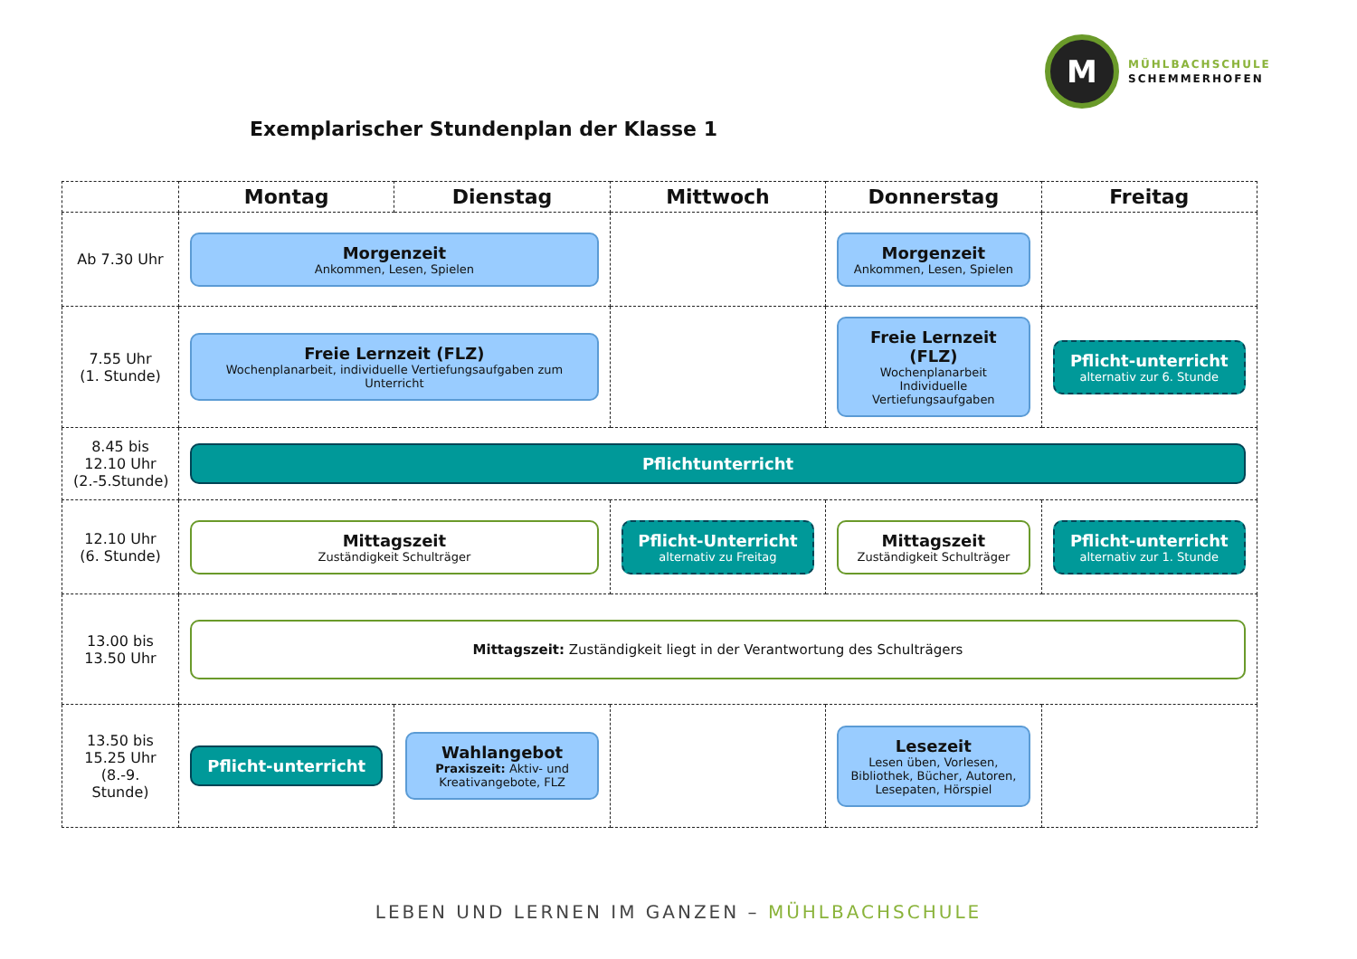M
MÜHLBACHSCHULE
SCHEMMERHOFEN
Exemplarischer Stundenplan der Klasse 1
| | Montag | Dienstag | Mittwoch | Donnerstag | Freitag |
| --- | --- | --- | --- | --- | --- |
| Ab 7.30 Uhr | Morgenzeit Ankommen, Lesen, Spielen | | | Morgenzeit Ankommen, Lesen, Spielen | |
| 7.55 Uhr (1. Stunde) | Freie Lernzeit (FLZ) Wochenplanarbeit, individuelle Vertiefungsaufgaben zum Unterricht | | | Freie Lernzeit (FLZ) Wochenplanarbeit Individuelle Vertiefungsaufgaben | Pflicht-unterricht alternativ zur 6. Stunde |
| 8.45 bis 12.10 Uhr (2.-5.Stunde) | Pflichtunterricht | | | | |
| 12.10 Uhr (6. Stunde) | Mittagszeit Zuständigkeit Schulträger | | Pflicht-Unterricht alternativ zu Freitag | Mittagszeit Zuständigkeit Schulträger | Pflicht-unterricht alternativ zur 1. Stunde |
| 13.00 bis 13.50 Uhr | Mittagszeit: Zuständigkeit liegt in der Verantwortung des Schulträgers | | | | |
| 13.50 bis 15.25 Uhr (8.-9. Stunde) | Pflicht-unterricht | Wahlangebot Praxiszeit: Aktiv- und Kreativangebote, FLZ | | Lesezeit Lesen üben, Vorlesen, Bibliothek, Bücher, Autoren, Lesepaten, Hörspiel | |
LEBEN UND LERNEN IM GANZEN – MÜHLBACHSCHULE